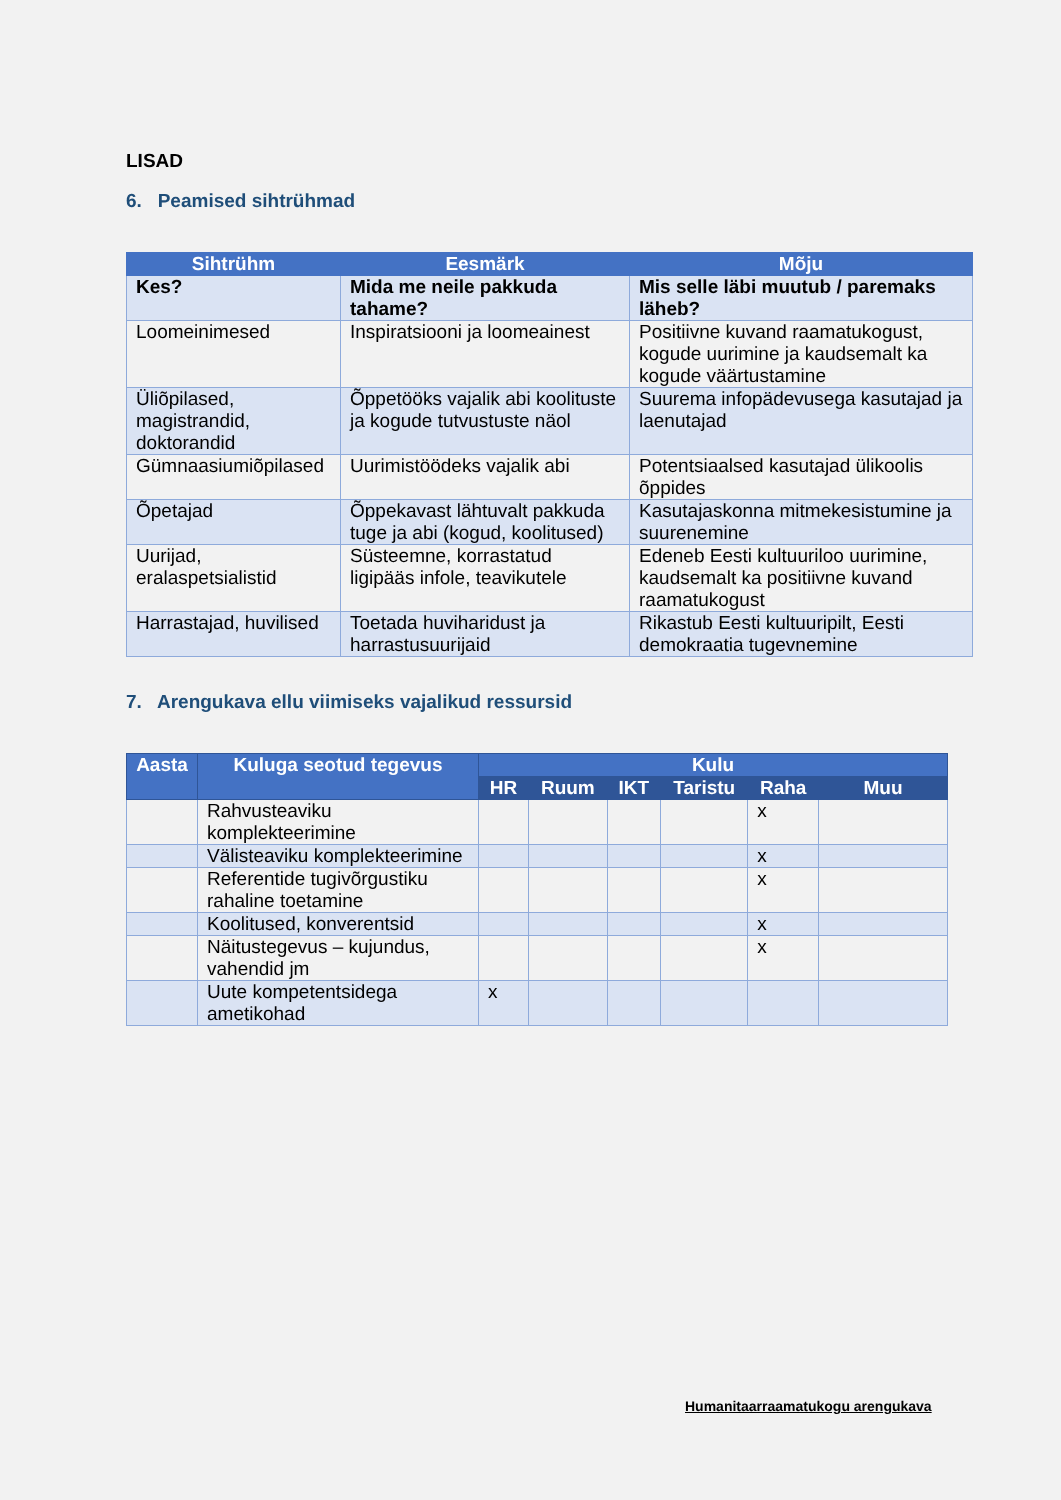LISAD
6. Peamised sihtrühmad
| Sihtrühm | Eesmärk | Mõju |
| --- | --- | --- |
| Kes? | Mida me neile pakkuda tahame? | Mis selle läbi muutub / paremaks läheb? |
| Loomeinimesed | Inspiratsiooni ja loomeainest | Positiivne kuvand raamatukogust, kogude uurimine ja kaudsemalt ka kogude väärtustamine |
| Üliõpilased, magistrandid, doktorandid | Õppetööks vajalik abi koolituste ja kogude tutvustuste näol | Suurema infopädevusega kasutajad ja laenutajad |
| Gümnaasiumiõpilased | Uurimistöödeks vajalik abi | Potentsiaalsed kasutajad ülikoolis õppides |
| Õpetajad | Õppekavast lähtuvalt pakkuda tuge ja abi (kogud, koolitused) | Kasutajaskonna mitmekesistumine ja suurenemine |
| Uurijad, eralaspetsialistid | Süsteemne, korrastatud ligipääs infole, teavikutele | Edeneb Eesti kultuuriloo uurimine, kaudsemalt ka positiivne kuvand raamatukogust |
| Harrastajad, huvilised | Toetada huviharidust ja harrastusuurijaid | Rikastub Eesti kultuuripilt, Eesti demokraatia tugevnemine |
7. Arengukava ellu viimiseks vajalikud ressursid
| Aasta | Kuluga seotud tegevus | Kulu | | | | | |
| --- | --- | --- | --- | --- | --- | --- | --- |
| | | HR | Ruum | IKT | Taristu | Raha | Muu |
| | Rahvusteaviku komplekteerimine | | | | | x | |
| | Välisteaviku komplekteerimine | | | | | x | |
| | Referentide tugivõrgustiku rahaline toetamine | | | | | x | |
| | Koolitused, konverentsid | | | | | x | |
| | Näitustegevus – kujundus, vahendid jm | | | | | x | |
| | Uute kompetentsidega ametikohad | x | | | | | |
Humanitaarraamatukogu arengukava